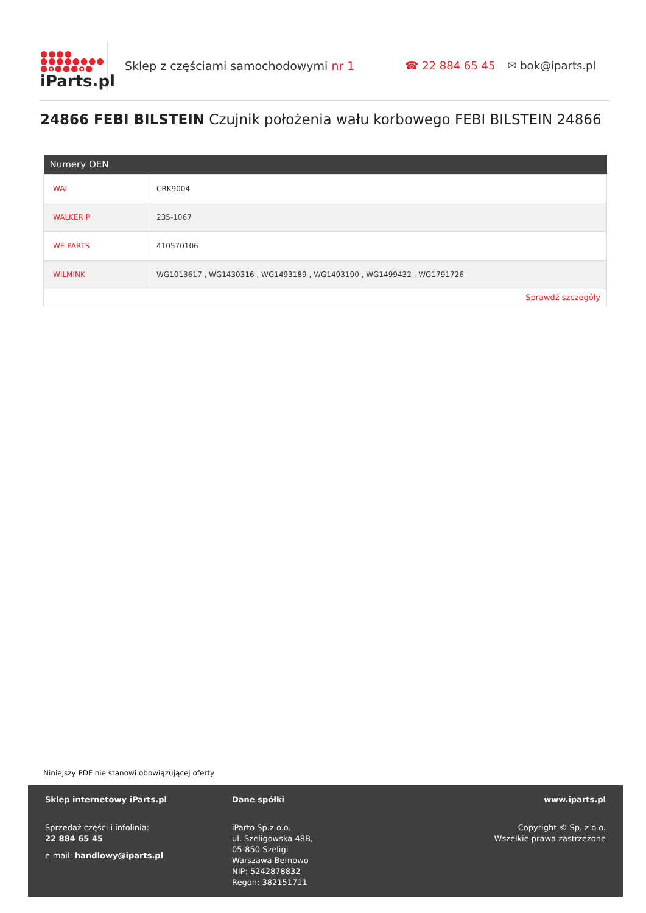●●●●
●●●●●●●●
●o●●●o●
iParts.pl
Sklep z częściami samochodowymi nr 1 ☎ 22 884 65 45 ✉ bok@iparts.pl
24866 FEBI BILSTEIN Czujnik położenia wału korbowego FEBI BILSTEIN 24866
| Numery OEN | |
| --- | --- |
| WAI | CRK9004 |
| WALKER P | 235-1067 |
| WE PARTS | 410570106 |
| WILMINK | WG1013617 , WG1430316 , WG1493189 , WG1493190 , WG1499432 , WG1791726 |
| Sprawdź szczegóły | |
Niniejszy PDF nie stanowi obowiązującej oferty
Sklep internetowy iParts.pl
Sprzedaż części i infolinia:
22 884 65 45
e-mail: handlowy@iparts.pl
Dane spółki
iParto Sp.z o.o.
ul. Szeligowska 48B,
05-850 Szeligi
Warszawa Bemowo
NIP: 5242878832
Regon: 382151711
www.iparts.pl
Copyright © Sp. z o.o.
Wszelkie prawa zastrzeżone